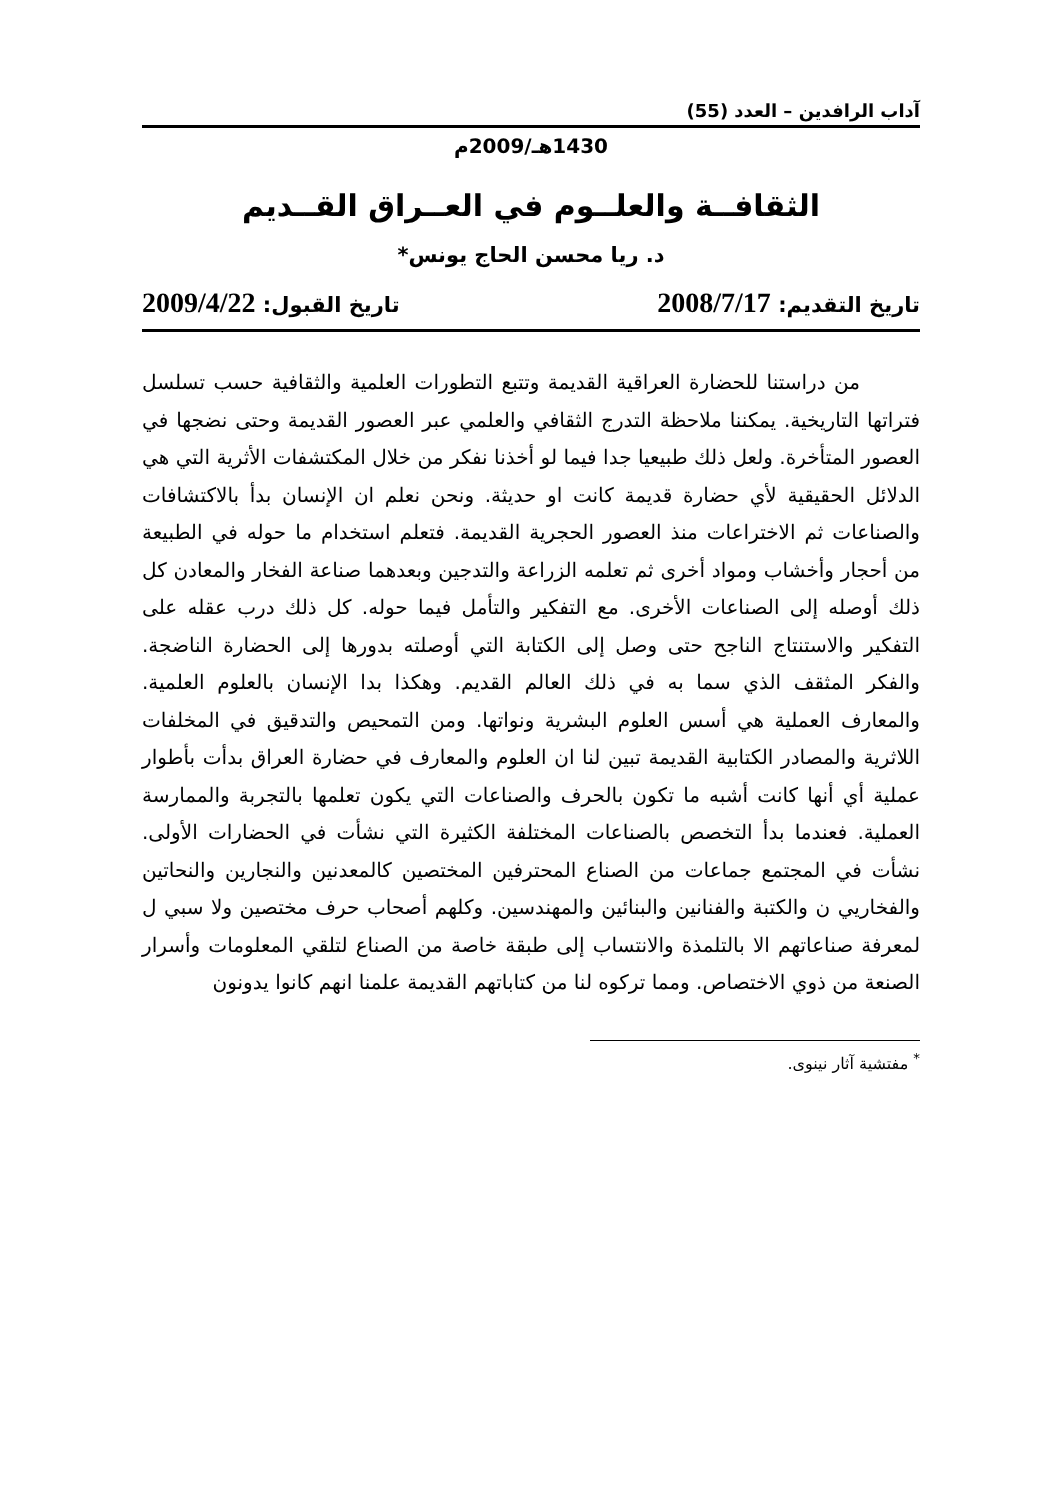آداب الرافدين – العدد (55)
1430هـ/2009م
الثقافــة والعلــوم في العــراق القــديم
د. ريا محسن الحاج يونس*
تاريخ التقديم: 2008/7/17 تاريخ القبول: 2009/4/22
من دراستنا للحضارة العراقية القديمة وتتبع التطورات العلمية والثقافية حسب تسلسل فتراتها التاريخية. يمكننا ملاحظة التدرج الثقافي والعلمي عبر العصور القديمة وحتى نضجها في العصور المتأخرة. ولعل ذلك طبيعيا جدا فيما لو أخذنا نفكر من خلال المكتشفات الأثرية التي هي الدلائل الحقيقية لأي حضارة قديمة كانت او حديثة. ونحن نعلم ان الإنسان بدأ بالاكتشافات والصناعات ثم الاختراعات منذ العصور الحجرية القديمة. فتعلم استخدام ما حوله في الطبيعة من أحجار وأخشاب ومواد أخرى ثم تعلمه الزراعة والتدجين وبعدهما صناعة الفخار والمعادن كل ذلك أوصله إلى الصناعات الأخرى. مع التفكير والتأمل فيما حوله. كل ذلك درب عقله على التفكير والاستنتاج الناجح حتى وصل إلى الكتابة التي أوصلته بدورها إلى الحضارة الناضجة. والفكر المثقف الذي سما به في ذلك العالم القديم. وهكذا بدا الإنسان بالعلوم العلمية. والمعارف العملية هي أسس العلوم البشرية ونواتها. ومن التمحيص والتدقيق في المخلفات اللاثرية والمصادر الكتابية القديمة تبين لنا ان العلوم والمعارف في حضارة العراق بدأت بأطوار عملية أي أنها كانت أشبه ما تكون بالحرف والصناعات التي يكون تعلمها بالتجربة والممارسة العملية. فعندما بدأ التخصص بالصناعات المختلفة الكثيرة التي نشأت في الحضارات الأولى. نشأت في المجتمع جماعات من الصناع المحترفين المختصين كالمعدنين والنجارين والنحاتين والفخاريي ن والكتبة والفنانين والبنائين والمهندسين. وكلهم أصحاب حرف مختصين ولا سبي ل لمعرفة صناعاتهم الا بالتلمذة والانتساب إلى طبقة خاصة من الصناع لتلقي المعلومات وأسرار الصنعة من ذوي الاختصاص. ومما تركوه لنا من كتاباتهم القديمة علمنا انهم كانوا يدونون
<sup>*</sup> مفتشية آثار نينوى.